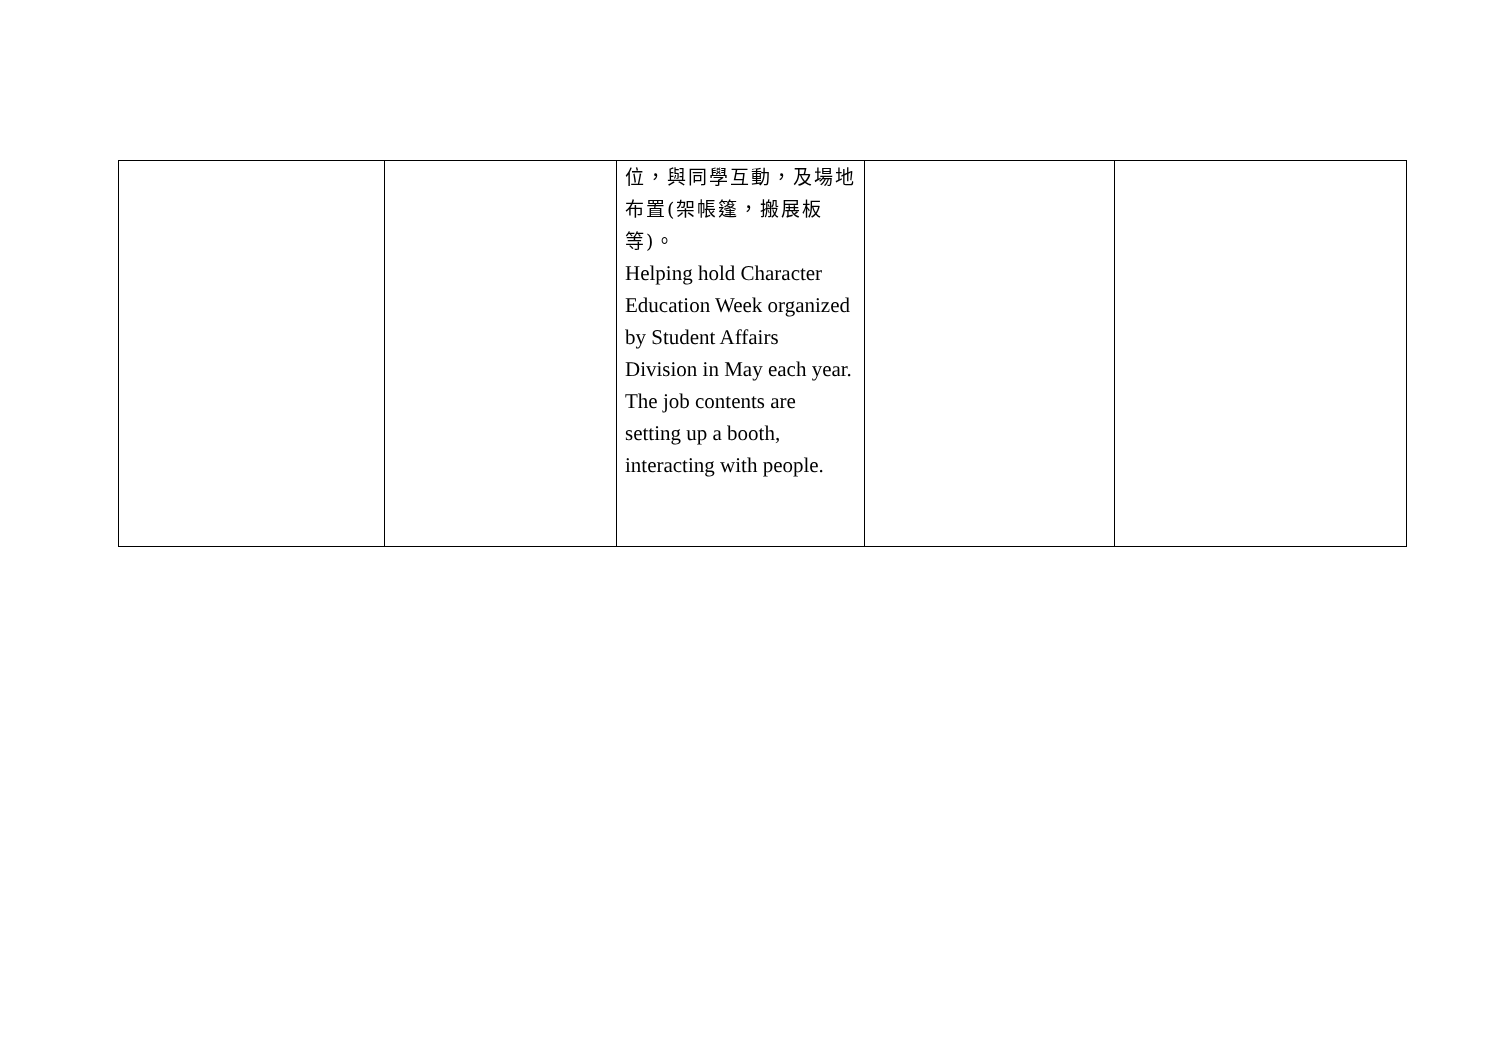| | | 位，與同學互動，及場地布置(架帳篷，搬展板等)。 Helping hold Character Education Week organized by Student Affairs Division in May each year. The job contents are setting up a booth, interacting with people. | | |